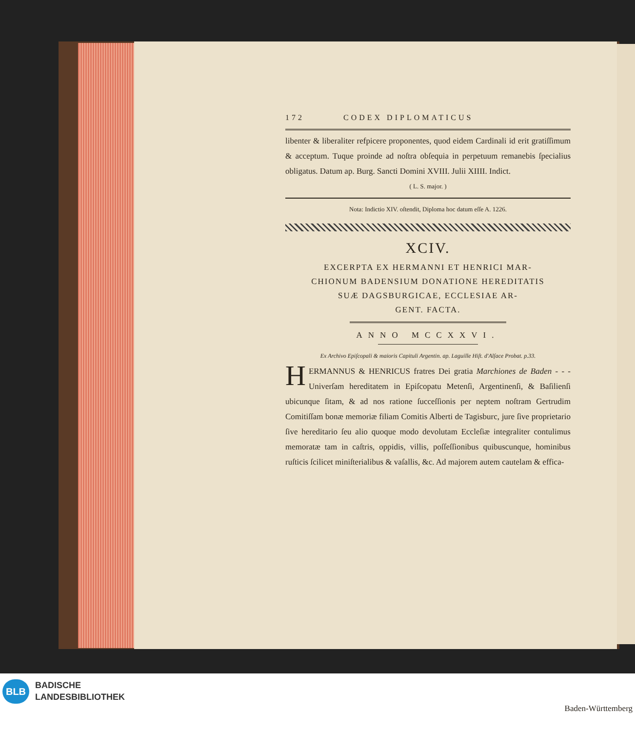172 CODEX DIPLOMATICUS
libenter & liberaliter refpicere proponentes, quod eidem Cardinali id erit gratiſſimum & acceptum. Tuque proinde ad noſtra obſequia in perpetuum remanebis ſpecialius obligatus. Datum ap. Burg. Sancti Domini XVIII. Julii XIIII. Indict.
( L. S. major. )
Nota: Indictio XIV. oſtendit, Diploma hoc datum eſſe A. 1226.
XCIV.
EXCERPTA EX HERMANNI ET HENRICI MAR-
CHIONUM BADENSIUM DONATIONE HEREDITATIS
SUÆ DAGSBURGICAE, ECCLESIAE AR-
GENT. FACTA.
ANNO MCCXXVI.
Ex Archivo Epiſcopali & maioris Capituli Argentin. ap. Laguille Hiſt. d'Alſace Probat. p.33.
HERMANNUS & HENRICUS fratres Dei gratia Marchiones de Baden - - - Univerſam hereditatem in Epiſcopatu Metenſi, Argentinenſi, & Baſilienſi ubicunque ſitam, & ad nos ratione ſucceſſionis per neptem noſtram Gertrudim Comitiſſam bonæ memoriæ filiam Comitis Alberti de Tagisburc, jure ſive proprietario ſive hereditario ſeu alio quoque modo devolutam Eccleſiæ integraliter contulimus memoratæ tam in caſtris, oppidis, villis, poſſeſſionibus quibuscunque, hominibus ruſticis ſcilicet miniſterialibus & vaſallis, &c. Ad majorem autem cautelam & effica-
BLB
BADISCHE
LANDESBIBLIOTHEK
Baden-Württemberg